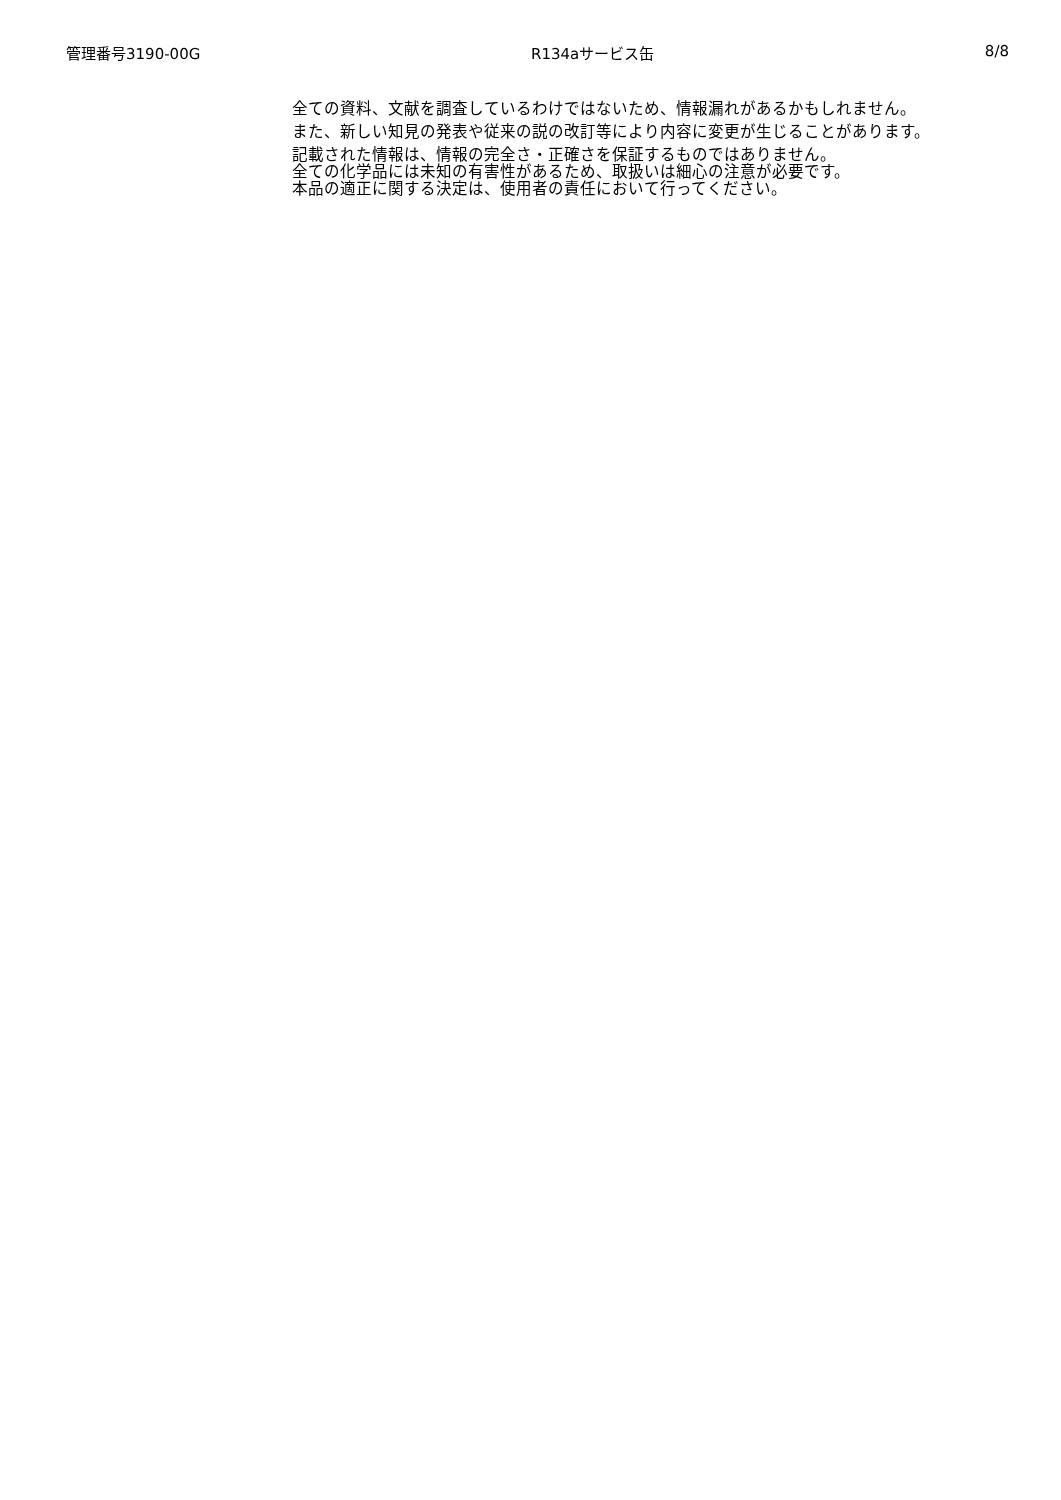管理番号3190-00G R134aサービス缶 8/8
全ての資料、文献を調査しているわけではないため、情報漏れがあるかもしれません。
また、新しい知見の発表や従来の説の改訂等により内容に変更が生じることがあります。
記載された情報は、情報の完全さ・正確さを保証するものではありません。
全ての化学品には未知の有害性があるため、取扱いは細心の注意が必要です。
本品の適正に関する決定は、使用者の責任において行ってください。